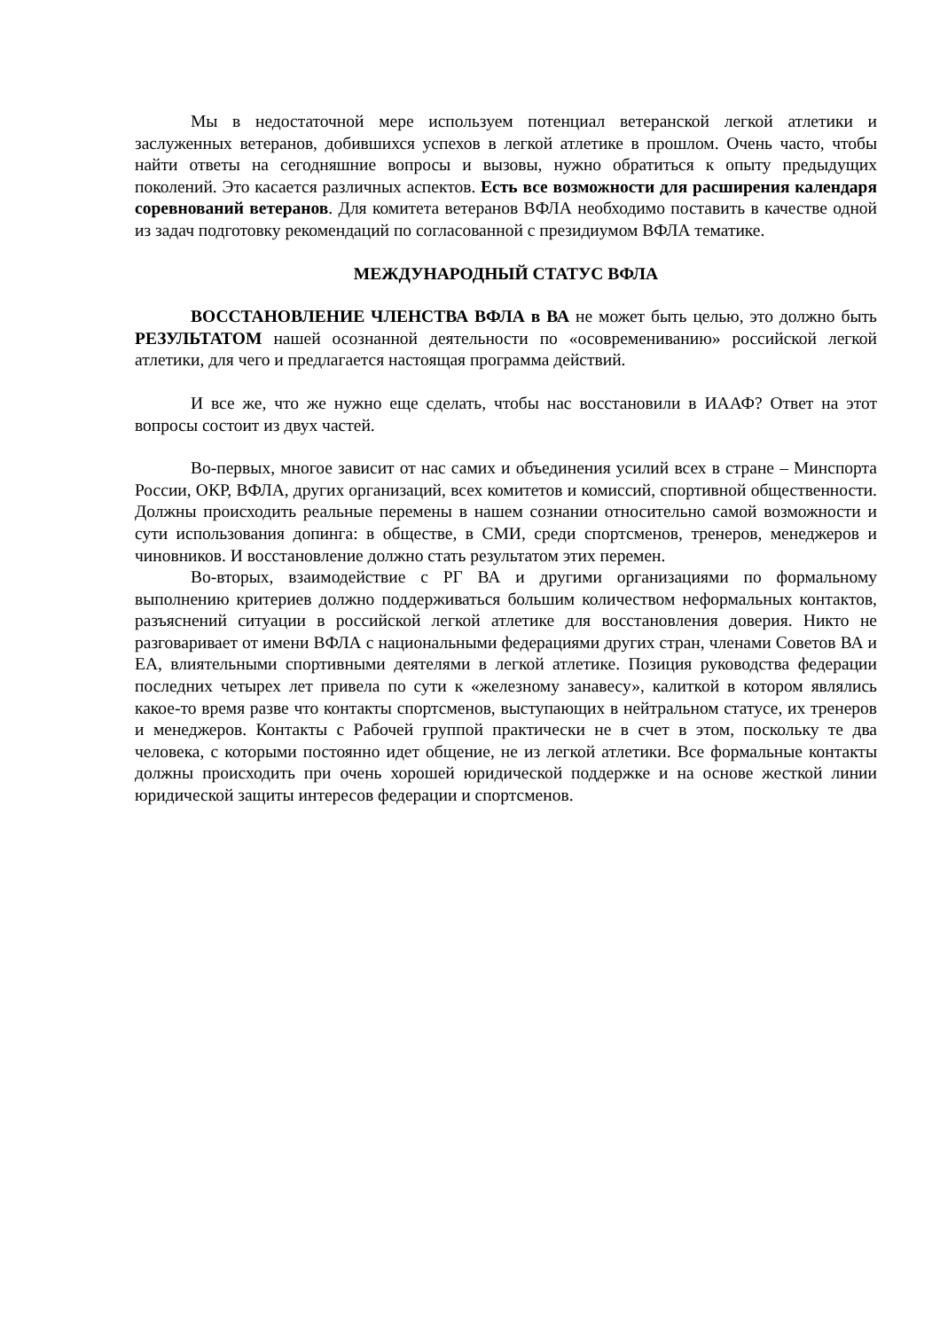Мы в недостаточной мере используем потенциал ветеранской легкой атлетики и заслуженных ветеранов, добившихся успехов в легкой атлетике в прошлом. Очень часто, чтобы найти ответы на сегодняшние вопросы и вызовы, нужно обратиться к опыту предыдущих поколений. Это касается различных аспектов. Есть все возможности для расширения календаря соревнований ветеранов. Для комитета ветеранов ВФЛА необходимо поставить в качестве одной из задач подготовку рекомендаций по согласованной с президиумом ВФЛА тематике.
МЕЖДУНАРОДНЫЙ СТАТУС ВФЛА
ВОССТАНОВЛЕНИЕ ЧЛЕНСТВА ВФЛА в ВА не может быть целью, это должно быть РЕЗУЛЬТАТОМ нашей осознанной деятельности по «осовремениванию» российской легкой атлетики, для чего и предлагается настоящая программа действий.
И все же, что же нужно еще сделать, чтобы нас восстановили в ИААФ? Ответ на этот вопросы состоит из двух частей.
Во-первых, многое зависит от нас самих и объединения усилий всех в стране – Минспорта России, ОКР, ВФЛА, других организаций, всех комитетов и комиссий, спортивной общественности. Должны происходить реальные перемены в нашем сознании относительно самой возможности и сути использования допинга: в обществе, в СМИ, среди спортсменов, тренеров, менеджеров и чиновников. И восстановление должно стать результатом этих перемен.
Во-вторых, взаимодействие с РГ ВА и другими организациями по формальному выполнению критериев должно поддерживаться большим количеством неформальных контактов, разъяснений ситуации в российской легкой атлетике для восстановления доверия. Никто не разговаривает от имени ВФЛА с национальными федерациями других стран, членами Советов ВА и ЕА, влиятельными спортивными деятелями в легкой атлетике. Позиция руководства федерации последних четырех лет привела по сути к «железному занавесу», калиткой в котором являлись какое-то время разве что контакты спортсменов, выступающих в нейтральном статусе, их тренеров и менеджеров. Контакты с Рабочей группой практически не в счет в этом, поскольку те два человека, с которыми постоянно идет общение, не из легкой атлетики. Все формальные контакты должны происходить при очень хорошей юридической поддержке и на основе жесткой линии юридической защиты интересов федерации и спортсменов.